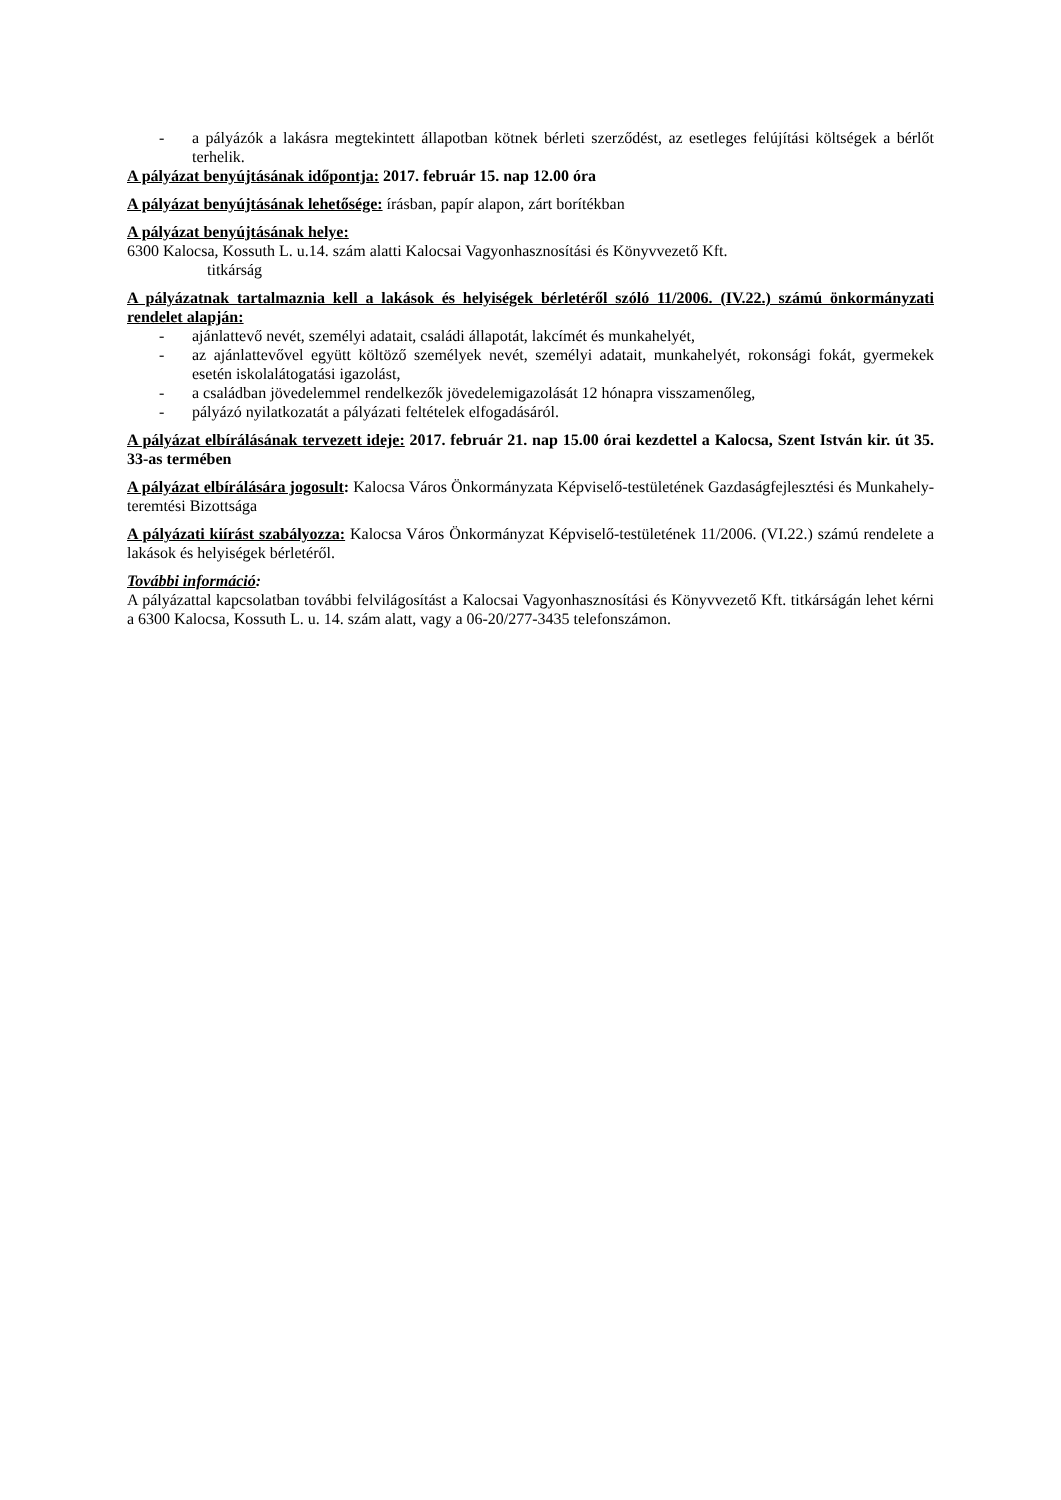- a pályázók a lakásra megtekintett állapotban kötnek bérleti szerződést, az esetleges felújítási költségek a bérlőt terhelik.
A pályázat benyújtásának időpontja: 2017. február 15. nap 12.00 óra
A pályázat benyújtásának lehetősége: írásban, papír alapon, zárt borítékban
A pályázat benyújtásának helye:
6300 Kalocsa, Kossuth L. u.14. szám alatti Kalocsai Vagyonhasznosítási és Könyvvezető Kft.
titkárság
A pályázatnak tartalmaznia kell a lakások és helyiségek bérletéről szóló 11/2006. (IV.22.) számú önkormányzati rendelet alapján:
- ajánlattevő nevét, személyi adatait, családi állapotát, lakcímét és munkahelyét,
- az ajánlattevővel együtt költöző személyek nevét, személyi adatait, munkahelyét, rokonsági fokát, gyermekek esetén iskolalátogatási igazolást,
- a családban jövedelemmel rendelkezők jövedelemigazolását 12 hónapra visszamenőleg,
- pályázó nyilatkozatát a pályázati feltételek elfogadásáról.
A pályázat elbírálásának tervezett ideje: 2017. február 21. nap 15.00 órai kezdettel a Kalocsa, Szent István kir. út 35. 33-as termében
A pályázat elbírálására jogosult: Kalocsa Város Önkormányzata Képviselő-testületének Gazdaságfejlesztési és Munkahely-teremtési Bizottsága
A pályázati kiírást szabályozza: Kalocsa Város Önkormányzat Képviselő-testületének 11/2006. (VI.22.) számú rendelete a lakások és helyiségek bérletéről.
További információ:
A pályázattal kapcsolatban további felvilágosítást a Kalocsai Vagyonhasznosítási és Könyvvezető Kft. titkárságán lehet kérni a 6300 Kalocsa, Kossuth L. u. 14. szám alatt, vagy a 06-20/277-3435 telefonszámon.